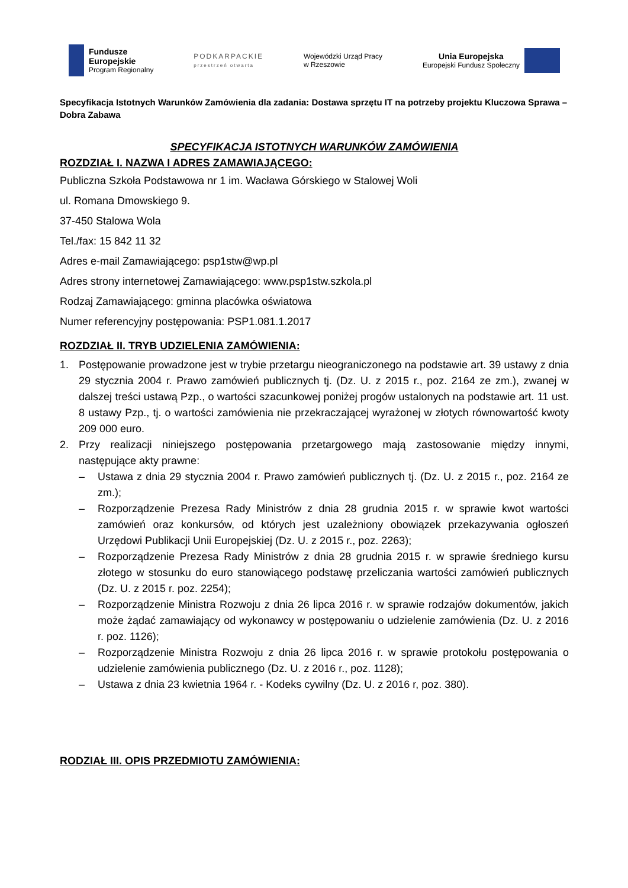Fundusze
Europejskie
Program Regionalny
PODKARPACKIE
przestrzeń otwarta
Wojewódzki Urząd Pracy
w Rzeszowie
Unia Europejska
Europejski Fundusz Społeczny
Specyfikacja Istotnych Warunków Zamówienia dla zadania: Dostawa sprzętu IT na potrzeby projektu Kluczowa Sprawa – Dobra Zabawa
SPECYFIKACJA ISTOTNYCH WARUNKÓW ZAMÓWIENIA
ROZDZIAŁ I. NAZWA I ADRES ZAMAWIAJĄCEGO:
Publiczna Szkoła Podstawowa nr 1 im. Wacława Górskiego w Stalowej Woli
ul. Romana Dmowskiego 9.
37-450 Stalowa Wola
Tel./fax: 15 842 11 32
Adres e-mail Zamawiającego: psp1stw@wp.pl
Adres strony internetowej Zamawiającego: www.psp1stw.szkola.pl
Rodzaj Zamawiającego: gminna placówka oświatowa
Numer referencyjny postępowania: PSP1.081.1.2017
ROZDZIAŁ II. TRYB UDZIELENIA ZAMÓWIENIA:
1. Postępowanie prowadzone jest w trybie przetargu nieograniczonego na podstawie art. 39 ustawy z dnia 29 stycznia 2004 r. Prawo zamówień publicznych tj. (Dz. U. z 2015 r., poz. 2164 ze zm.), zwanej w dalszej treści ustawą Pzp., o wartości szacunkowej poniżej progów ustalonych na podstawie art. 11 ust. 8 ustawy Pzp., tj. o wartości zamówienia nie przekraczającej wyrażonej w złotych równowartość kwoty 209 000 euro.
2. Przy realizacji niniejszego postępowania przetargowego mają zastosowanie między innymi, następujące akty prawne:
– Ustawa z dnia 29 stycznia 2004 r. Prawo zamówień publicznych tj. (Dz. U. z 2015 r., poz. 2164 ze zm.);
– Rozporządzenie Prezesa Rady Ministrów z dnia 28 grudnia 2015 r. w sprawie kwot wartości zamówień oraz konkursów, od których jest uzależniony obowiązek przekazywania ogłoszeń Urzędowi Publikacji Unii Europejskiej (Dz. U. z 2015 r., poz. 2263);
– Rozporządzenie Prezesa Rady Ministrów z dnia 28 grudnia 2015 r. w sprawie średniego kursu złotego w stosunku do euro stanowiącego podstawę przeliczania wartości zamówień publicznych (Dz. U. z 2015 r. poz. 2254);
– Rozporządzenie Ministra Rozwoju z dnia 26 lipca 2016 r. w sprawie rodzajów dokumentów, jakich może żądać zamawiający od wykonawcy w postępowaniu o udzielenie zamówienia (Dz. U. z 2016 r. poz. 1126);
– Rozporządzenie Ministra Rozwoju z dnia 26 lipca 2016 r. w sprawie protokołu postępowania o udzielenie zamówienia publicznego (Dz. U. z 2016 r., poz. 1128);
– Ustawa z dnia 23 kwietnia 1964 r. - Kodeks cywilny (Dz. U. z 2016 r, poz. 380).
RODZIAŁ III. OPIS PRZEDMIOTU ZAMÓWIENIA: